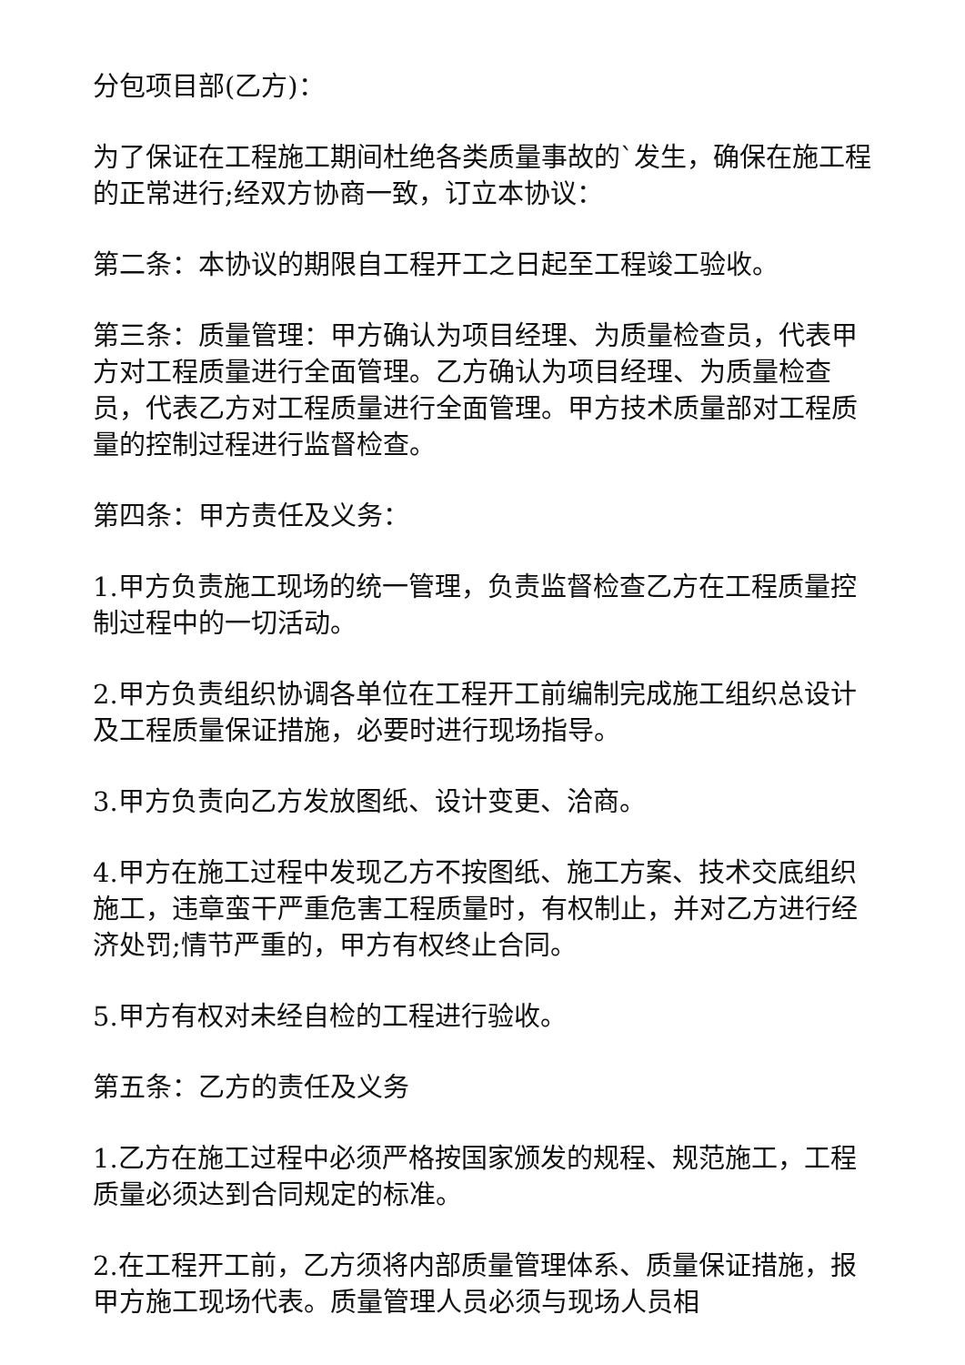分包项目部(乙方)：
为了保证在工程施工期间杜绝各类质量事故的`发生，确保在施工程的正常进行;经双方协商一致，订立本协议：
第二条：本协议的期限自工程开工之日起至工程竣工验收。
第三条：质量管理：甲方确认为项目经理、为质量检查员，代表甲方对工程质量进行全面管理。乙方确认为项目经理、为质量检查员，代表乙方对工程质量进行全面管理。甲方技术质量部对工程质量的控制过程进行监督检查。
第四条：甲方责任及义务：
1.甲方负责施工现场的统一管理，负责监督检查乙方在工程质量控制过程中的一切活动。
2.甲方负责组织协调各单位在工程开工前编制完成施工组织总设计及工程质量保证措施，必要时进行现场指导。
3.甲方负责向乙方发放图纸、设计变更、洽商。
4.甲方在施工过程中发现乙方不按图纸、施工方案、技术交底组织施工，违章蛮干严重危害工程质量时，有权制止，并对乙方进行经济处罚;情节严重的，甲方有权终止合同。
5.甲方有权对未经自检的工程进行验收。
第五条：乙方的责任及义务
1.乙方在施工过程中必须严格按国家颁发的规程、规范施工，工程质量必须达到合同规定的标准。
2.在工程开工前，乙方须将内部质量管理体系、质量保证措施，报甲方施工现场代表。质量管理人员必须与现场人员相